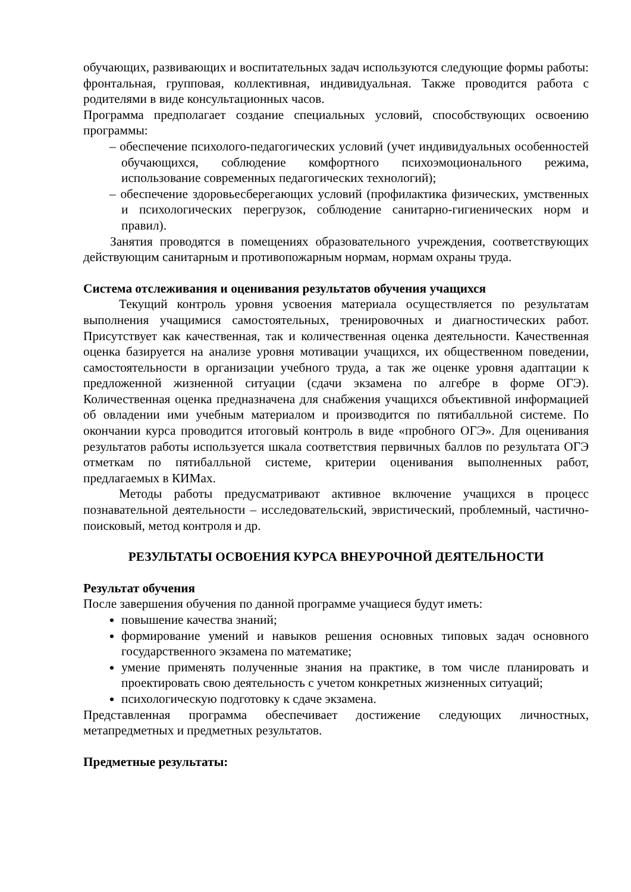обучающих, развивающих и воспитательных задач используются следующие формы работы: фронтальная, групповая, коллективная, индивидуальная. Также проводится работа с родителями в виде консультационных часов.
Программа предполагает создание специальных условий, способствующих освоению программы:
– обеспечение психолого-педагогических условий (учет индивидуальных особенностей обучающихся, соблюдение комфортного психоэмоционального режима, использование современных педагогических технологий);
– обеспечение здоровьесберегающих условий (профилактика физических, умственных и психологических перегрузок, соблюдение санитарно-гигиенических норм и правил).
Занятия проводятся в помещениях образовательного учреждения, соответствующих действующим санитарным и противопожарным нормам, нормам охраны труда.
Система отслеживания и оценивания результатов обучения учащихся
Текущий контроль уровня усвоения материала осуществляется по результатам выполнения учащимися самостоятельных, тренировочных и диагностических работ. Присутствует как качественная, так и количественная оценка деятельности. Качественная оценка базируется на анализе уровня мотивации учащихся, их общественном поведении, самостоятельности в организации учебного труда, а так же оценке уровня адаптации к предложенной жизненной ситуации (сдачи экзамена по алгебре в форме ОГЭ). Количественная оценка предназначена для снабжения учащихся объективной информацией об овладении ими учебным материалом и производится по пятибалльной системе. По окончании курса проводится итоговый контроль в виде «пробного ОГЭ». Для оценивания результатов работы используется шкала соответствия первичных баллов по результата ОГЭ отметкам по пятибалльной системе, критерии оценивания выполненных работ, предлагаемых в КИМах.
Методы работы предусматривают активное включение учащихся в процесс познавательной деятельности – исследовательский, эвристический, проблемный, частично-поисковый, метод контроля и др.
РЕЗУЛЬТАТЫ ОСВОЕНИЯ КУРСА ВНЕУРОЧНОЙ ДЕЯТЕЛЬНОСТИ
Результат обучения
После завершения обучения по данной программе учащиеся будут иметь:
повышение качества знаний;
формирование умений и навыков решения основных типовых задач основного государственного экзамена по математике;
умение применять полученные знания на практике, в том числе планировать и проектировать свою деятельность с учетом конкретных жизненных ситуаций;
психологическую подготовку к сдаче экзамена.
Представленная программа обеспечивает достижение следующих личностных, метапредметных и предметных результатов.
Предметные результаты: